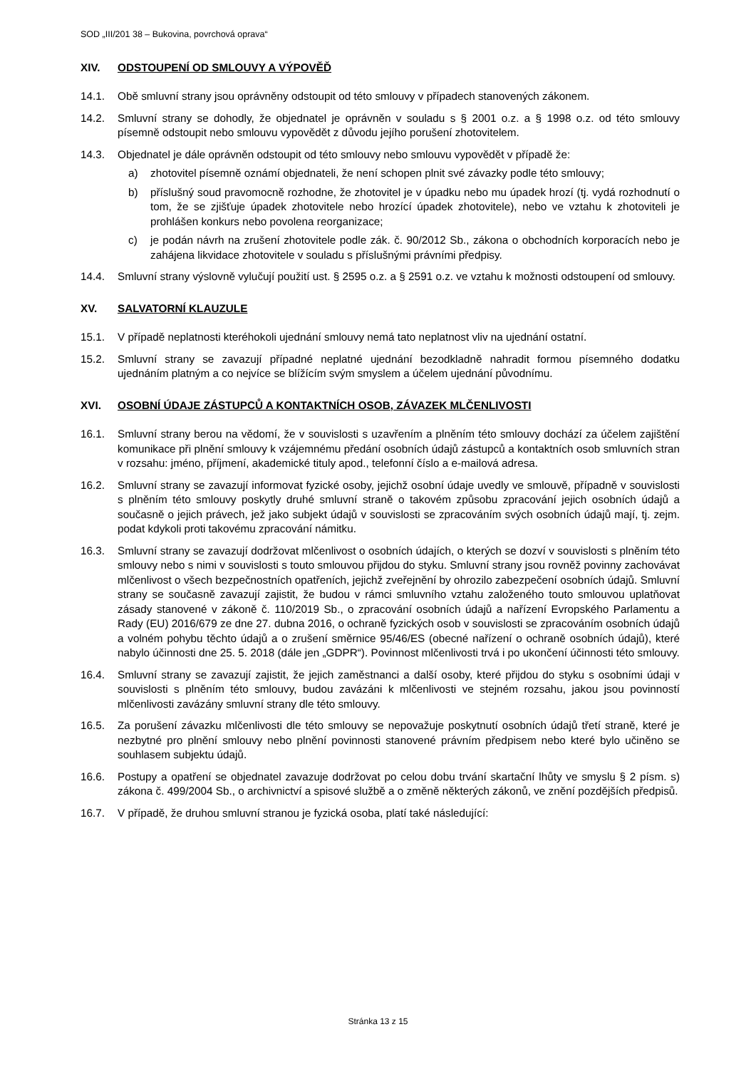SOD „III/201 38 – Bukovina, povrchová oprava“
XIV. ODSTOUPENÍ OD SMLOUVY A VÝPOVĚĎ
14.1. Obě smluvní strany jsou oprávněny odstoupit od této smlouvy v případech stanovených zákonem.
14.2. Smluvní strany se dohodly, že objednatel je oprávněn v souladu s § 2001 o.z. a § 1998 o.z. od této smlouvy písemně odstoupit nebo smlouvu vypovědět z důvodu jejího porušení zhotovitelem.
14.3. Objednatel je dále oprávněn odstoupit od této smlouvy nebo smlouvu vypovědět v případě že:
a) zhotovitel písemně oznámí objednateli, že není schopen plnit své závazky podle této smlouvy;
b) příslušný soud pravomocně rozhodne, že zhotovitel je v úpadku nebo mu úpadek hrozí (tj. vydá rozhodnutí o tom, že se zjišťuje úpadek zhotovitele nebo hrozící úpadek zhotovitele), nebo ve vztahu k zhotoviteli je prohlášen konkurs nebo povolena reorganizace;
c) je podán návrh na zrušení zhotovitele podle zák. č. 90/2012 Sb., zákona o obchodních korporacích nebo je zahájena likvidace zhotovitele v souladu s příslušnými právními předpisy.
14.4. Smluvní strany výslovně vylučují použití ust. § 2595 o.z. a § 2591 o.z. ve vztahu k možnosti odstoupení od smlouvy.
XV. SALVATORNÍ KLAUZULE
15.1. V případě neplatnosti kteréhokoli ujednání smlouvy nemá tato neplatnost vliv na ujednání ostatní.
15.2. Smluvní strany se zavazují případné neplatné ujednání bezodkladně nahradit formou písemného dodatku ujednáním platným a co nejvíce se blížícím svým smyslem a účelem ujednání původnímu.
XVI. OSOBNÍ ÚDAJE ZÁSTUPCŮ A KONTAKTNÍCH OSOB, ZÁVAZEK MLČENLIVOSTI
16.1. Smluvní strany berou na vědomí, že v souvislosti s uzavřením a plněním této smlouvy dochází za účelem zajištění komunikace při plnění smlouvy k vzájemnému předání osobních údajů zástupců a kontaktních osob smluvních stran v rozsahu: jméno, příjmení, akademické tituly apod., telefonní číslo a e-mailová adresa.
16.2. Smluvní strany se zavazují informovat fyzické osoby, jejichž osobní údaje uvedly ve smlouvě, případně v souvislosti s plněním této smlouvy poskytly druhé smluvní straně o takovém způsobu zpracování jejich osobních údajů a současně o jejich právech, jež jako subjekt údajů v souvislosti se zpracováním svých osobních údajů mají, tj. zejm. podat kdykoli proti takovému zpracování námitku.
16.3. Smluvní strany se zavazují dodržovat mlčenlivost o osobních údajích, o kterých se dozví v souvislosti s plněním této smlouvy nebo s nimi v souvislosti s touto smlouvou přijdou do styku. Smluvní strany jsou rovněž povinny zachovávat mlčenlivost o všech bezpečnostních opatřeních, jejichž zveřejnění by ohrozilo zabezpečení osobních údajů. Smluvní strany se současně zavazují zajistit, že budou v rámci smluvního vztahu založeného touto smlouvou uplatňovat zásady stanovené v zákoně č. 110/2019 Sb., o zpracování osobních údajů a nařízení Evropského Parlamentu a Rady (EU) 2016/679 ze dne 27. dubna 2016, o ochraně fyzických osob v souvislosti se zpracováním osobních údajů a volném pohybu těchto údajů a o zrušení směrnice 95/46/ES (obecné nařízení o ochraně osobních údajů), které nabylo účinnosti dne 25. 5. 2018 (dále jen „GDPR“). Povinnost mlčenlivosti trvá i po ukončení účinnosti této smlouvy.
16.4. Smluvní strany se zavazují zajistit, že jejich zaměstnanci a další osoby, které přijdou do styku s osobními údaji v souvislosti s plněním této smlouvy, budou zavázáni k mlčenlivosti ve stejném rozsahu, jakou jsou povinností mlčenlivosti zavázány smluvní strany dle této smlouvy.
16.5. Za porušení závazku mlčenlivosti dle této smlouvy se nepovažuje poskytnutí osobních údajů třetí straně, které je nezbytné pro plnění smlouvy nebo plnění povinnosti stanovené právním předpisem nebo které bylo učiněno se souhlasem subjektu údajů.
16.6. Postupy a opatření se objednatel zavazuje dodržovat po celou dobu trvání skartační lhůty ve smyslu § 2 písm. s) zákona č. 499/2004 Sb., o archivnictví a spisové službě a o změně některých zákonů, ve znění pozdějších předpisů.
16.7. V případě, že druhou smluvní stranou je fyzická osoba, platí také následující:
Stránka 13 z 15